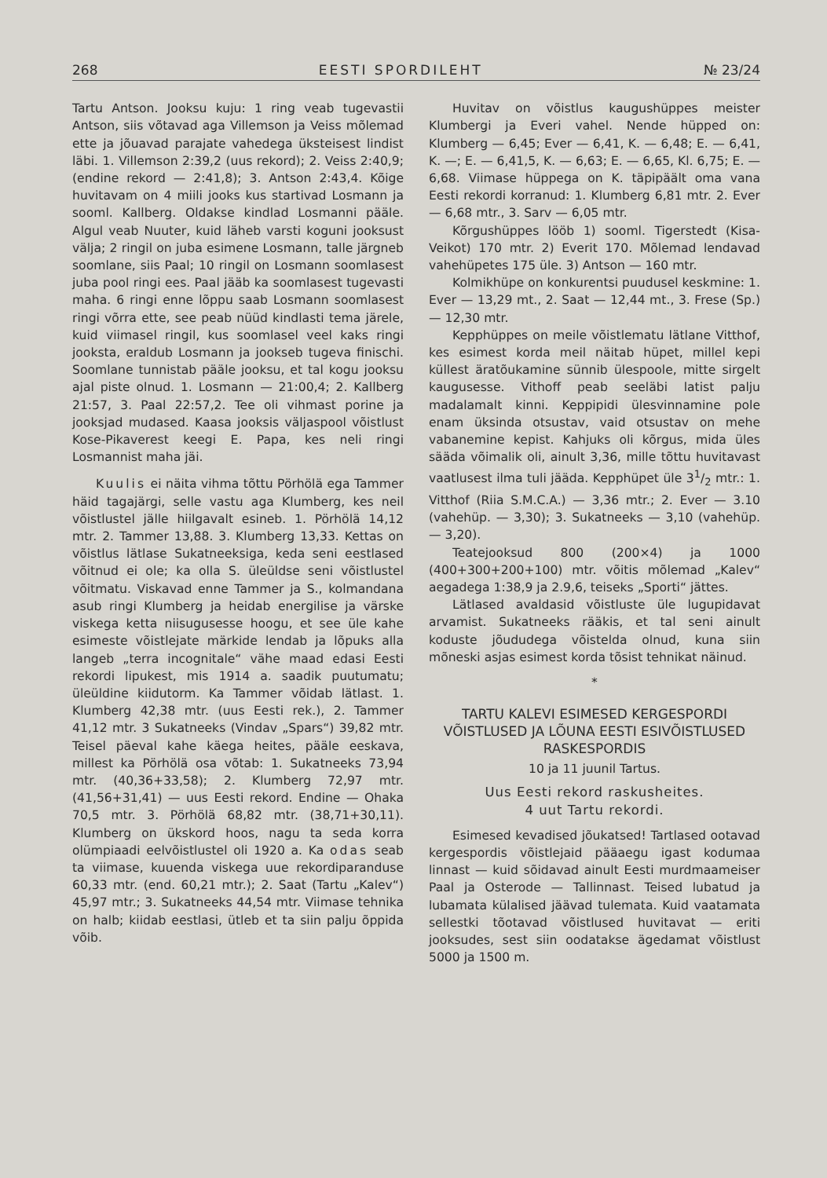268 EESTI SPORDILEHT № 23/24
Tartu Antson. Jooksu kuju: 1 ring veab tugevastii Antson, siis võtavad aga Villemson ja Veiss mõlemad ette ja jõuavad parajate vahedega üksteisest lindist läbi. 1. Villemson 2:39,2 (uus rekord); 2. Veiss 2:40,9; (endine rekord — 2:41,8); 3. Antson 2:43,4. Kõige huvitavam on 4 miili jooks kus startivad Losmann ja sooml. Kallberg. Oldakse kindlad Losmanni pääle. Algul veab Nuuter, kuid läheb varsti koguni jooksust välja; 2 ringil on juba esimene Losmann, talle järgneb soomlane, siis Paal; 10 ringil on Losmann soomlasest juba pool ringi ees. Paal jääb ka soomlasest tugevasti maha. 6 ringi enne lõppu saab Losmann soomlasest ringi võrra ette, see peab nüüd kindlasti tema järele, kuid viimasel ringil, kus soomlasel veel kaks ringi jooksta, eraldub Losmann ja jookseb tugeva finischi. Soomlane tunnistab pääle jooksu, et tal kogu jooksu ajal piste olnud. 1. Losmann — 21:00,4; 2. Kallberg 21:57, 3. Paal 22:57,2. Tee oli vihmast porine ja jooksjad mudased. Kaasa jooksis väljaspool võistlust Kose-Pikaverest keegi E. Papa, kes neli ringi Losmannist maha jäi.
Kuulis ei näita vihma tõttu Pörhölä ega Tammer häid tagajärgi, selle vastu aga Klumberg, kes neil võistlustel jälle hiilgavalt esineb. 1. Pörhölä 14,12 mtr. 2. Tammer 13,88. 3. Klumberg 13,33. Kettas on võistlus lätlase Sukatneeksiga, keda seni eestlased võitnud ei ole; ka olla S. üleüldse seni võistlustel võitmatu. Viskavad enne Tammer ja S., kolmandana asub ringi Klumberg ja heidab energilise ja värske viskega ketta niisugusesse hoogu, et see üle kahe esimeste võistlejate märkide lendab ja lõpuks alla langeb „terra incognitale“ vähe maad edasi Eesti rekordi lipukest, mis 1914 a. saadik puutumatu; üleüldine kiidutorm. Ka Tammer võidab lätlast. 1. Klumberg 42,38 mtr. (uus Eesti rek.), 2. Tammer 41,12 mtr. 3 Sukatneeks (Vindav „Spars“) 39,82 mtr. Teisel päeval kahe käega heites, pääle eeskava, millest ka Pörhölä osa võtab: 1. Sukatneeks 73,94 mtr. (40,36+33,58); 2. Klumberg 72,97 mtr. (41,56+31,41) — uus Eesti rekord. Endine — Ohaka 70,5 mtr. 3. Pörhölä 68,82 mtr. (38,71+30,11). Klumberg on ükskord hoos, nagu ta seda korra olümpiaadi eelvõistlustel oli 1920 a. Ka odas seab ta viimase, kuuenda viskega uue rekordiparanduse 60,33 mtr. (end. 60,21 mtr.); 2. Saat (Tartu „Kalev“) 45,97 mtr.; 3. Sukatneeks 44,54 mtr. Viimase tehnika on halb; kiidab eestlasi, ütleb et ta siin palju õppida võib.
Huvitav on võistlus kaugushüppes meister Klumbergi ja Everi vahel. Nende hüpped on: Klumberg — 6,45; Ever — 6,41, K. — 6,48; E. — 6,41, K. —; E. — 6,41,5, K. — 6,63; E. — 6,65, Kl. 6,75; E. — 6,68. Viimase hüppega on K. täpipäält oma vana Eesti rekordi korranud: 1. Klumberg 6,81 mtr. 2. Ever — 6,68 mtr., 3. Sarv — 6,05 mtr.
Kõrgushüppes lööb 1) sooml. Tigerstedt (Kisa-Veikot) 170 mtr. 2) Everit 170. Mõlemad lendavad vahehüpetes 175 üle. 3) Antson — 160 mtr.
Kolmikhüpe on konkurentsi puudusel keskmine: 1. Ever — 13,29 mt., 2. Saat — 12,44 mt., 3. Frese (Sp.) — 12,30 mtr.
Kepphüppes on meile võistlematu lätlane Vitthof, kes esimest korda meil näitab hüpet, millel kepi küllest äratõukamine sünnib ülespoole, mitte sirgelt kaugusesse. Vithoff peab seeläbi latist palju madalamalt kinni. Keppipidi ülesvinnamine pole enam üksinda otsustav, vaid otsustav on mehe vabanemine kepist. Kahjuks oli kõrgus, mida üles säädа võimalik oli, ainult 3,36, mille tõttu huvitavast vaatlusest ilma tuli jääda. Kepphüpet üle 31/2 mtr.: 1. Vitthof (Riia S.M.C.A.) — 3,36 mtr.; 2. Ever — 3.10 (vahehüp. — 3,30); 3. Sukatneeks — 3,10 (vahehüp. — 3,20).
Teatejooksud 800 (200×4) ja 1000 (400+300+200+100) mtr. võitis mõlemad „Kalev“ aegadega 1:38,9 ja 2.9,6, teiseks „Sporti“ jättes.
Lätlased avaldasid võistluste üle lugupidavat arvamist. Sukatneeks rääkis, et tal seni ainult koduste jõududega võistelda olnud, kuna siin mõneski asjas esimest korda tõsist tehnikat näinud.
*
TARTU KALEVI ESIMESED KERGESPORDI VÕISTLUSED JA LÕUNA EESTI ESIVÕISTLUSED RASKESPORDIS
10 ja 11 juunil Tartus.
Uus Eesti rekord raskusheites.
4 uut Tartu rekordi.
Esimesed kevadised jõukatsed! Tartlased ootavad kergespordis võistlejaid pääaegu igast kodumaa linnast — kuid sõidavad ainult Eesti murdmaameiser Paal ja Osterode — Tallinnast. Teised lubatud ja lubamata külalised jäävad tulemata. Kuid vaatamata sellestki tõotavad võistlused huvitavat — eriti jooksudes, sest siin oodatakse ägedamat võistlust 5000 ja 1500 m.